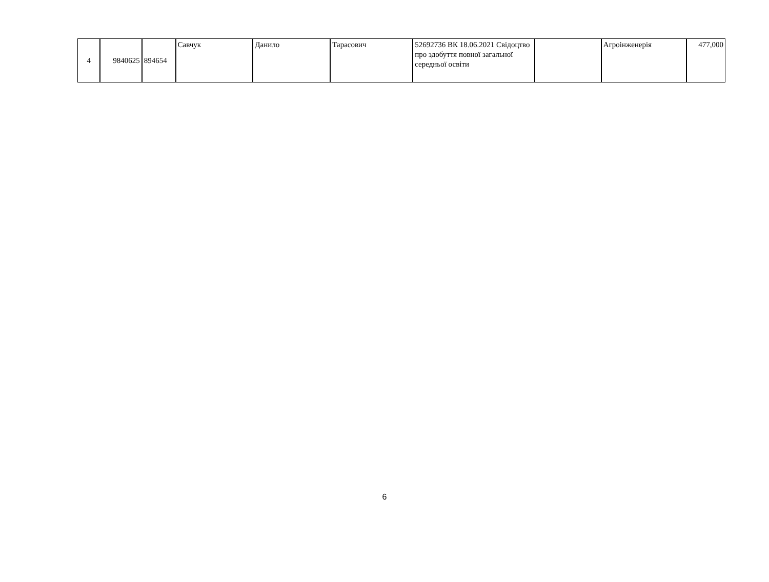| 4 | 9840625 | 894654 | Савчук | Данило | Тарасович | 52692736 ВК 18.06.2021 Свідоцтво про здобуття повної загальної середньої освіти | | Агроінженерія | 477,000 |
6